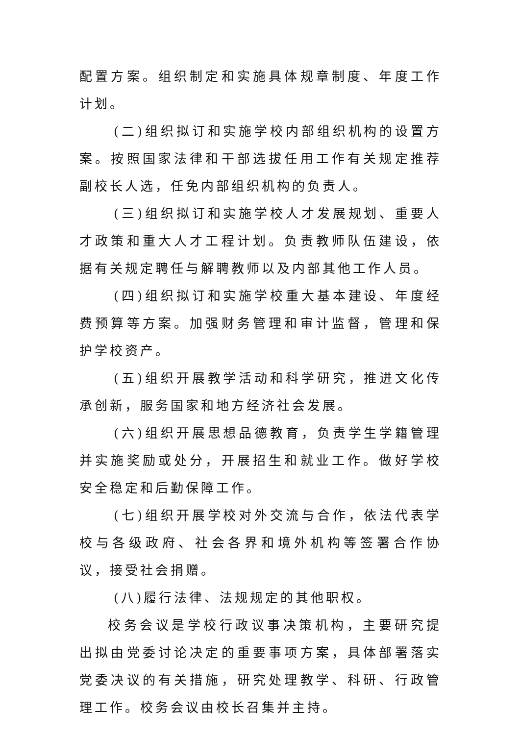配置方案。组织制定和实施具体规章制度、年度工作计划。
(二)组织拟订和实施学校内部组织机构的设置方案。按照国家法律和干部选拔任用工作有关规定推荐副校长人选，任免内部组织机构的负责人。
(三)组织拟订和实施学校人才发展规划、重要人才政策和重大人才工程计划。负责教师队伍建设，依据有关规定聘任与解聘教师以及内部其他工作人员。
(四)组织拟订和实施学校重大基本建设、年度经费预算等方案。加强财务管理和审计监督，管理和保护学校资产。
(五)组织开展教学活动和科学研究，推进文化传承创新，服务国家和地方经济社会发展。
(六)组织开展思想品德教育，负责学生学籍管理并实施奖励或处分，开展招生和就业工作。做好学校安全稳定和后勤保障工作。
(七)组织开展学校对外交流与合作，依法代表学校与各级政府、社会各界和境外机构等签署合作协议，接受社会捐赠。
(八)履行法律、法规规定的其他职权。
校务会议是学校行政议事决策机构，主要研究提出拟由党委讨论决定的重要事项方案，具体部署落实党委决议的有关措施，研究处理教学、科研、行政管理工作。校务会议由校长召集并主持。